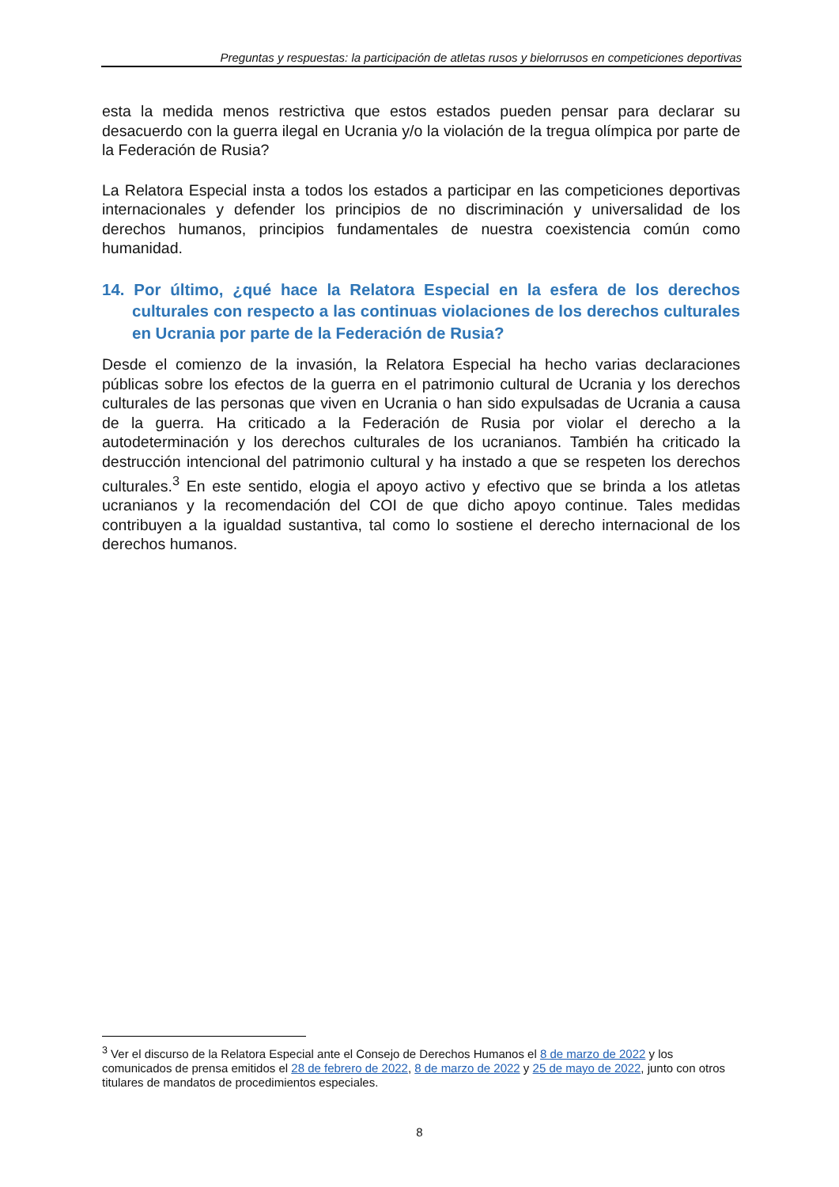Preguntas y respuestas: la participación de atletas rusos y bielorrusos en competiciones deportivas
esta la medida menos restrictiva que estos estados pueden pensar para declarar su desacuerdo con la guerra ilegal en Ucrania y/o la violación de la tregua olímpica por parte de la Federación de Rusia?
La Relatora Especial insta a todos los estados a participar en las competiciones deportivas internacionales y defender los principios de no discriminación y universalidad de los derechos humanos, principios fundamentales de nuestra coexistencia común como humanidad.
14. Por último, ¿qué hace la Relatora Especial en la esfera de los derechos culturales con respecto a las continuas violaciones de los derechos culturales en Ucrania por parte de la Federación de Rusia?
Desde el comienzo de la invasión, la Relatora Especial ha hecho varias declaraciones públicas sobre los efectos de la guerra en el patrimonio cultural de Ucrania y los derechos culturales de las personas que viven en Ucrania o han sido expulsadas de Ucrania a causa de la guerra. Ha criticado a la Federación de Rusia por violar el derecho a la autodeterminación y los derechos culturales de los ucranianos. También ha criticado la destrucción intencional del patrimonio cultural y ha instado a que se respeten los derechos culturales.<sup>3</sup> En este sentido, elogia el apoyo activo y efectivo que se brinda a los atletas ucranianos y la recomendación del COI de que dicho apoyo continue. Tales medidas contribuyen a la igualdad sustantiva, tal como lo sostiene el derecho internacional de los derechos humanos.
<sup>3</sup> Ver el discurso de la Relatora Especial ante el Consejo de Derechos Humanos el 8 de marzo de 2022 y los comunicados de prensa emitidos el 28 de febrero de 2022, 8 de marzo de 2022 y 25 de mayo de 2022, junto con otros titulares de mandatos de procedimientos especiales.
8